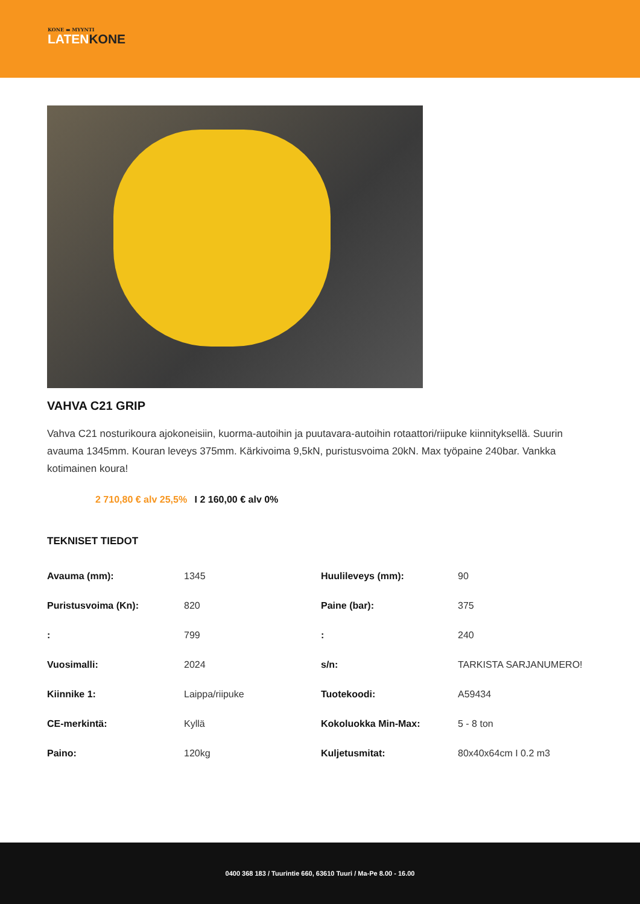KONE ▬ MYYNTI
LATENKONE
VAHVA C21 GRIP
Vahva C21 nosturikoura ajokoneisiin, kuorma-autoihin ja puutavara-autoihin rotaattori/riipuke kiinnityksellä. Suurin avauma 1345mm. Kouran leveys 375mm. Kärkivoima 9,5kN, puristusvoima 20kN. Max työpaine 240bar. Vankka kotimainen koura!
2 710,80 € alv 25,5% I 2 160,00 € alv 0%
TEKNISET TIEDOT
| Avauma (mm): | 1345 | Huulileveys (mm): | 90 |
| Puristusvoima (Kn): | 820 | Paine (bar): | 375 |
| : | 799 | : | 240 |
| Vuosimalli: | 2024 | s/n: | TARKISTA SARJANUMERO! |
| Kiinnike 1: | Laippa/riipuke | Tuotekoodi: | A59434 |
| CE-merkintä: | Kyllä | Kokoluokka Min-Max: | 5 - 8 ton |
| Paino: | 120kg | Kuljetusmitat: | 80x40x64cm I 0.2 m3 |
0400 368 183 / Tuurintie 660, 63610 Tuuri / Ma-Pe 8.00 - 16.00